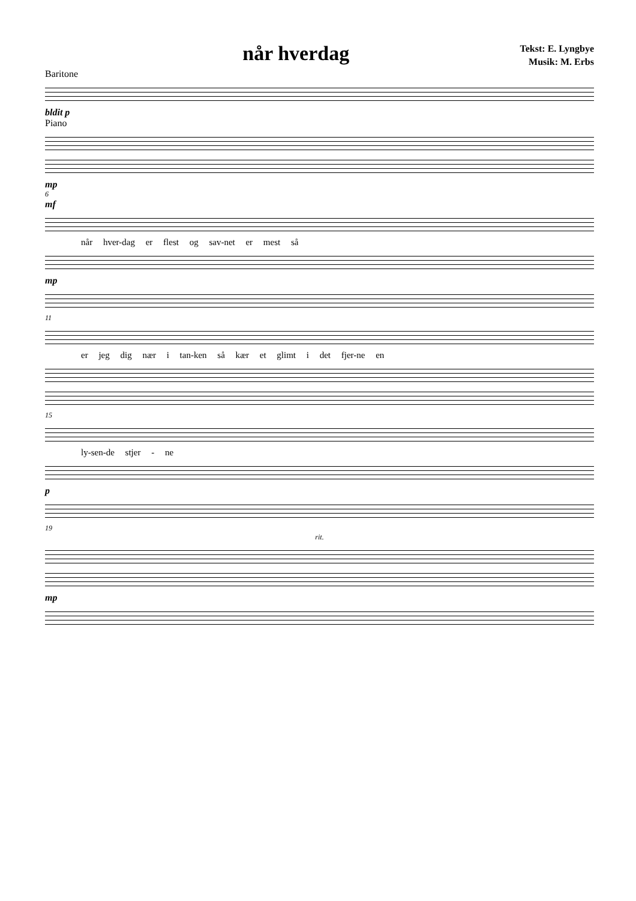når hverdag
Tekst: E. Lyngbye
Musik: M. Erbs
Baritone
bldit p
Piano
mp
6
mf
når hver-dag er flest og sav-net er mest så
mp
11
er jeg dig nær i tan-ken så kær et glimt i det fjer-ne en
15
ly-sen-de stjer - ne
p
19
rit.
mp